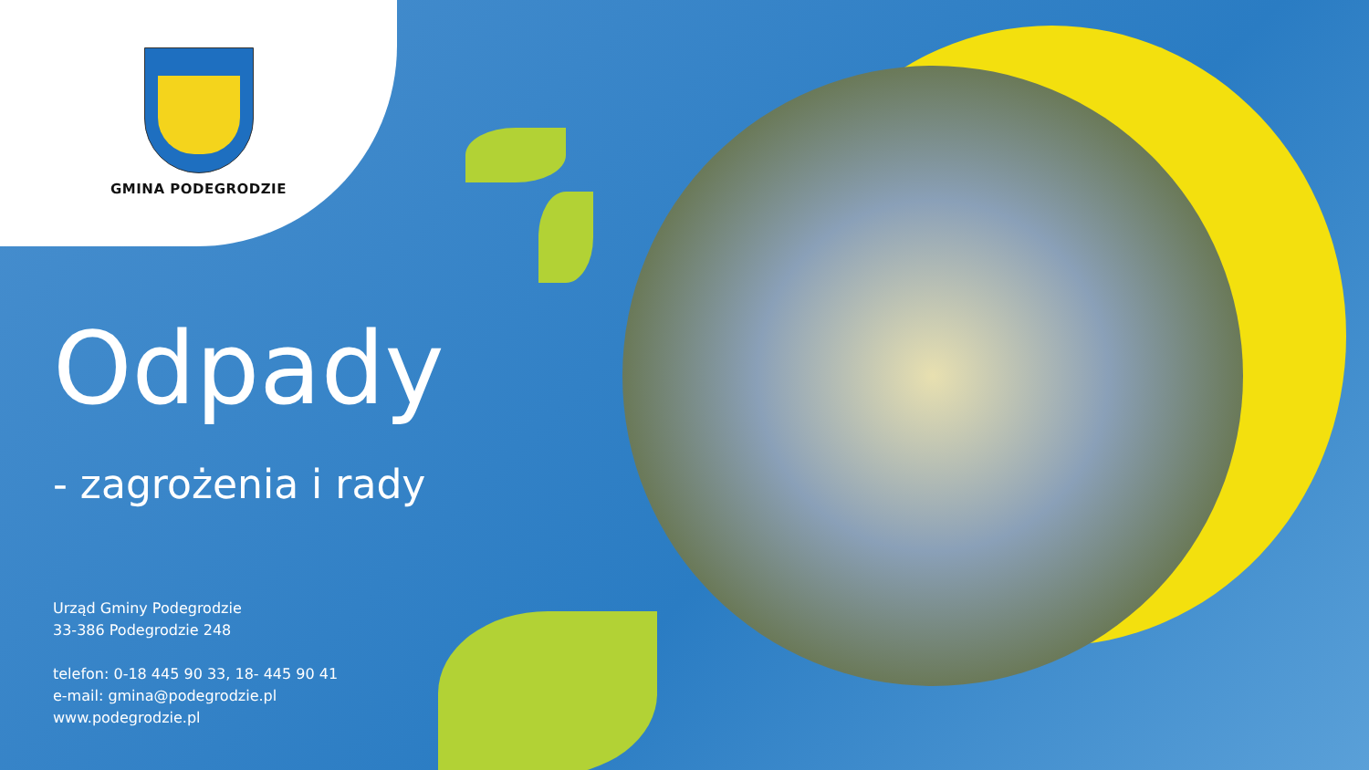GMINA PODEGRODZIE
Odpady
- zagrożenia i rady
Urząd Gminy Podegrodzie
33-386 Podegrodzie 248
telefon: 0-18 445 90 33, 18- 445 90 41
e-mail: gmina@podegrodzie.pl
www.podegrodzie.pl